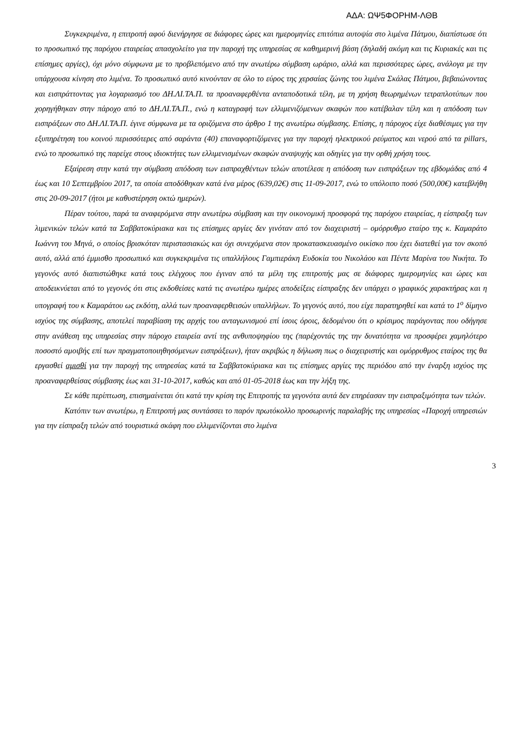ΑΔΑ: ΩΨ5ΦΟΡΗΜ-ΛΘΒ
Συγκεκριμένα, η επιτροπή αφού διενήργησε σε διάφορες ώρες και ημερομηνίες επιτόπια αυτοψία στο λιμένα Πάτμου, διαπίστωσε ότι το προσωπικό της παρόχου εταιρείας απασχολείτο για την παροχή της υπηρεσίας σε καθημερινή βάση (δηλαδή ακόμη και τις Κυριακές και τις επίσημες αργίες), όχι μόνο σύμφωνα με το προβλεπόμενο από την ανωτέρω σύμβαση ωράριο, αλλά και περισσότερες ώρες, ανάλογα με την υπάρχουσα κίνηση στο λιμένα. Το προσωπικό αυτό κινούνταν σε όλο το εύρος της χερσαίας ζώνης του λιμένα Σκάλας Πάτμου, βεβαιώνοντας και εισπράττοντας για λογαριασμό του ΔΗ.ΛΙ.ΤΑ.Π. τα προαναφερθέντα ανταποδοτικά τέλη, με τη χρήση θεωρημένων τετραπλοτύπων που χορηγήθηκαν στην πάροχο από το ΔΗ.ΛΙ.ΤΑ.Π., ενώ η καταγραφή των ελλιμενιζόμενων σκαφών που κατέβαλαν τέλη και η απόδοση των εισπράξεων στο ΔΗ.ΛΙ.ΤΑ.Π. έγινε σύμφωνα με τα οριζόμενα στο άρθρο 1 της ανωτέρω σύμβασης. Επίσης, η πάροχος είχε διαθέσιμες για την εξυπηρέτηση του κοινού περισσότερες από σαράντα (40) επαναφορτιζόμενες για την παροχή ηλεκτρικού ρεύματος και νερού από τα pillars, ενώ το προσωπικό της παρείχε στους ιδιοκτήτες των ελλιμενισμένων σκαφών αναψυχής και οδηγίες για την ορθή χρήση τους.
Εξαίρεση στην κατά την σύμβαση απόδοση των εισπραχθέντων τελών αποτέλεσε η απόδοση των εισπράξεων της εβδομάδας από 4 έως και 10 Σεπτεμβρίου 2017, τα οποία αποδόθηκαν κατά ένα μέρος (639,02€) στις 11-09-2017, ενώ το υπόλοιπο ποσό (500,00€) κατεβλήθη στις 20-09-2017 (ήτοι με καθυστέρηση οκτώ ημερών).
Πέραν τούτου, παρά τα αναφερόμενα στην ανωτέρω σύμβαση και την οικονομική προσφορά της παρόχου εταιρείας, η είσπραξη των λιμενικών τελών κατά τα Σαββατοκύριακα και τις επίσημες αργίες δεν γινόταν από τον διαχειριστή – ομόρρυθμο εταίρο της κ. Καμαράτο Ιωάννη του Μηνά, ο οποίος βρισκόταν περιστασιακώς και όχι συνεχόμενα στον προκατασκευασμένο οικίσκο που έχει διατεθεί για τον σκοπό αυτό, αλλά από έμμισθο προσωπικό και συγκεκριμένα τις υπαλλήλους Γαμπιεράκη Ευδοκία του Νικολάου και Πέντε Μαρίνα του Νικήτα. Το γεγονός αυτό διαπιστώθηκε κατά τους ελέγχους που έγιναν από τα μέλη της επιτροπής μας σε διάφορες ημερομηνίες και ώρες και αποδεικνύεται από το γεγονός ότι στις εκδοθείσες κατά τις ανωτέρω ημέρες αποδείξεις είσπραξης δεν υπάρχει ο γραφικός χαρακτήρας και η υπογραφή του κ Καμαράτου ως εκδότη, αλλά των προαναφερθεισών υπαλλήλων. Το γεγονός αυτό, που είχε παρατηρηθεί και κατά το 1<sup>ο</sup> δίμηνο ισχύος της σύμβασης, αποτελεί παραβίαση της αρχής του ανταγωνισμού επί ίσοις όροις, δεδομένου ότι ο κρίσιμος παράγοντας που οδήγησε στην ανάθεση της υπηρεσίας στην πάροχο εταιρεία αντί της ανθυποψηφίου της (παρέχοντάς της την δυνατότητα να προσφέρει χαμηλότερο ποσοστό αμοιβής επί των πραγματοποιηθησόμενων εισπράξεων), ήταν ακριβώς η δήλωση πως ο διαχειριστής και ομόρρυθμος εταίρος της θα εργασθεί αμισθί για την παροχή της υπηρεσίας κατά τα Σαββατοκύριακα και τις επίσημες αργίες της περιόδου από την έναρξη ισχύος της προαναφερθείσας σύμβασης έως και 31-10-2017, καθώς και από 01-05-2018 έως και την λήξη της.
Σε κάθε περίπτωση, επισημαίνεται ότι κατά την κρίση της Επιτροπής τα γεγονότα αυτά δεν επηρέασαν την εισπραξιμότητα των τελών.
Κατόπιν των ανωτέρω, η Επιτροπή μας συντάσσει το παρόν πρωτόκολλο προσωρινής παραλαβής της υπηρεσίας «Παροχή υπηρεσιών για την είσπραξη τελών από τουριστικά σκάφη που ελλιμενίζονται στο λιμένα
3